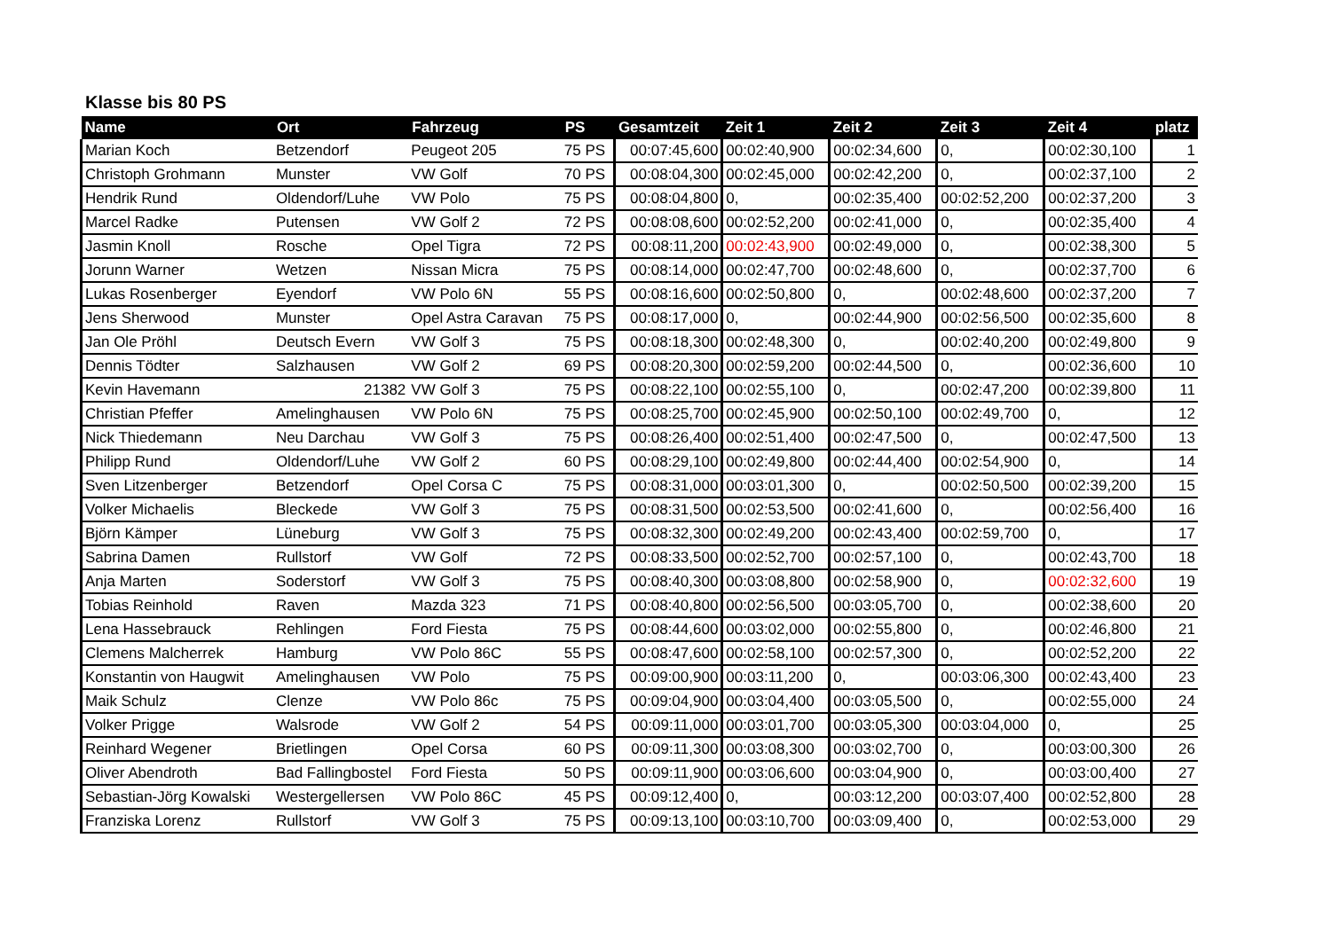Klasse bis 80 PS
| Name | Ort | Fahrzeug | PS | Gesamtzeit | Zeit 1 | Zeit 2 | Zeit 3 | Zeit 4 | platz |
| --- | --- | --- | --- | --- | --- | --- | --- | --- | --- |
| Marian Koch | Betzendorf | Peugeot 205 | 75 PS | 00:07:45,600 | 00:02:40,900 | 00:02:34,600 | 0, | 00:02:30,100 | 1 |
| Christoph Grohmann | Munster | VW Golf | 70 PS | 00:08:04,300 | 00:02:45,000 | 00:02:42,200 | 0, | 00:02:37,100 | 2 |
| Hendrik Rund | Oldendorf/Luhe | VW Polo | 75 PS | 00:08:04,800 | 0, | 00:02:35,400 | 00:02:52,200 | 00:02:37,200 | 3 |
| Marcel Radke | Putensen | VW Golf 2 | 72 PS | 00:08:08,600 | 00:02:52,200 | 00:02:41,000 | 0, | 00:02:35,400 | 4 |
| Jasmin Knoll | Rosche | Opel Tigra | 72 PS | 00:08:11,200 | 00:02:43,900 | 00:02:49,000 | 0, | 00:02:38,300 | 5 |
| Jorunn Warner | Wetzen | Nissan Micra | 75 PS | 00:08:14,000 | 00:02:47,700 | 00:02:48,600 | 0, | 00:02:37,700 | 6 |
| Lukas Rosenberger | Eyendorf | VW Polo 6N | 55 PS | 00:08:16,600 | 00:02:50,800 | 0, | 00:02:48,600 | 00:02:37,200 | 7 |
| Jens Sherwood | Munster | Opel Astra Caravan | 75 PS | 00:08:17,000 | 0, | 00:02:44,900 | 00:02:56,500 | 00:02:35,600 | 8 |
| Jan Ole Pröhl | Deutsch Evern | VW Golf 3 | 75 PS | 00:08:18,300 | 00:02:48,300 | 0, | 00:02:40,200 | 00:02:49,800 | 9 |
| Dennis Tödter | Salzhausen | VW Golf 2 | 69 PS | 00:08:20,300 | 00:02:59,200 | 00:02:44,500 | 0, | 00:02:36,600 | 10 |
| Kevin Havemann | 21382 | VW Golf 3 | 75 PS | 00:08:22,100 | 00:02:55,100 | 0, | 00:02:47,200 | 00:02:39,800 | 11 |
| Christian Pfeffer | Amelinghausen | VW Polo 6N | 75 PS | 00:08:25,700 | 00:02:45,900 | 00:02:50,100 | 00:02:49,700 | 0, | 12 |
| Nick Thiedemann | Neu Darchau | VW Golf 3 | 75 PS | 00:08:26,400 | 00:02:51,400 | 00:02:47,500 | 0, | 00:02:47,500 | 13 |
| Philipp Rund | Oldendorf/Luhe | VW Golf 2 | 60 PS | 00:08:29,100 | 00:02:49,800 | 00:02:44,400 | 00:02:54,900 | 0, | 14 |
| Sven Litzenberger | Betzendorf | Opel Corsa C | 75 PS | 00:08:31,000 | 00:03:01,300 | 0, | 00:02:50,500 | 00:02:39,200 | 15 |
| Volker Michaelis | Bleckede | VW Golf 3 | 75 PS | 00:08:31,500 | 00:02:53,500 | 00:02:41,600 | 0, | 00:02:56,400 | 16 |
| Björn Kämper | Lüneburg | VW Golf 3 | 75 PS | 00:08:32,300 | 00:02:49,200 | 00:02:43,400 | 00:02:59,700 | 0, | 17 |
| Sabrina Damen | Rullstorf | VW Golf | 72 PS | 00:08:33,500 | 00:02:52,700 | 00:02:57,100 | 0, | 00:02:43,700 | 18 |
| Anja Marten | Soderstorf | VW Golf 3 | 75 PS | 00:08:40,300 | 00:03:08,800 | 00:02:58,900 | 0, | 00:02:32,600 | 19 |
| Tobias Reinhold | Raven | Mazda 323 | 71 PS | 00:08:40,800 | 00:02:56,500 | 00:03:05,700 | 0, | 00:02:38,600 | 20 |
| Lena Hassebrauck | Rehlingen | Ford Fiesta | 75 PS | 00:08:44,600 | 00:03:02,000 | 00:02:55,800 | 0, | 00:02:46,800 | 21 |
| Clemens Malcherrek | Hamburg | VW Polo 86C | 55 PS | 00:08:47,600 | 00:02:58,100 | 00:02:57,300 | 0, | 00:02:52,200 | 22 |
| Konstantin von Haugwit | Amelinghausen | VW Polo | 75 PS | 00:09:00,900 | 00:03:11,200 | 0, | 00:03:06,300 | 00:02:43,400 | 23 |
| Maik Schulz | Clenze | VW Polo 86c | 75 PS | 00:09:04,900 | 00:03:04,400 | 00:03:05,500 | 0, | 00:02:55,000 | 24 |
| Volker Prigge | Walsrode | VW Golf 2 | 54 PS | 00:09:11,000 | 00:03:01,700 | 00:03:05,300 | 00:03:04,000 | 0, | 25 |
| Reinhard Wegener | Brietlingen | Opel Corsa | 60 PS | 00:09:11,300 | 00:03:08,300 | 00:03:02,700 | 0, | 00:03:00,300 | 26 |
| Oliver Abendroth | Bad Fallingbostel | Ford Fiesta | 50 PS | 00:09:11,900 | 00:03:06,600 | 00:03:04,900 | 0, | 00:03:00,400 | 27 |
| Sebastian-Jörg Kowalski | Westergellersen | VW Polo 86C | 45 PS | 00:09:12,400 | 0, | 00:03:12,200 | 00:03:07,400 | 00:02:52,800 | 28 |
| Franziska Lorenz | Rullstorf | VW Golf 3 | 75 PS | 00:09:13,100 | 00:03:10,700 | 00:03:09,400 | 0, | 00:02:53,000 | 29 |